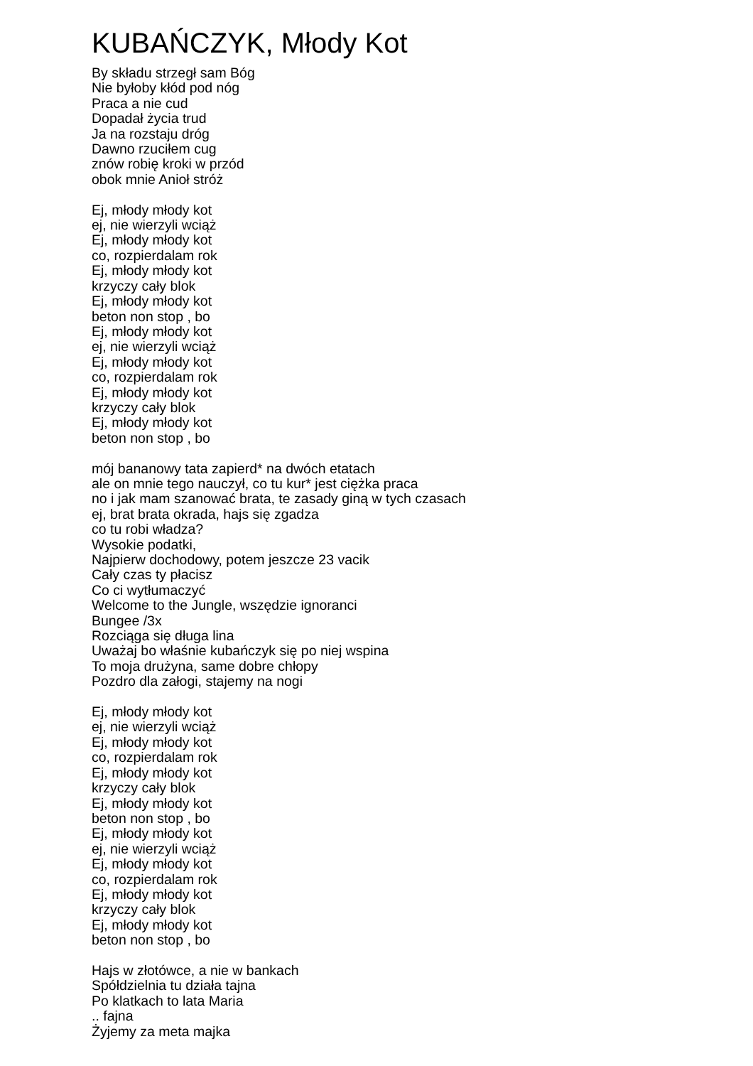KUBAŃCZYK, Młody Kot
By składu strzegł sam Bóg Nie byłoby kłód pod nóg Praca a nie cud Dopadał życia trud Ja na rozstaju dróg Dawno rzuciłem cug znów robię kroki w przód obok mnie Anioł stróż Ej, młody młody kot ej, nie wierzyli wciąż Ej, młody młody kot co, rozpierdalam rok Ej, młody młody kot krzyczy cały blok Ej, młody młody kot beton non stop , bo Ej, młody młody kot ej, nie wierzyli wciąż Ej, młody młody kot co, rozpierdalam rok Ej, młody młody kot krzyczy cały blok Ej, młody młody kot beton non stop , bo mój bananowy tata zapierd* na dwóch etatach ale on mnie tego nauczył, co tu kur* jest ciężka praca no i jak mam szanować brata, te zasady giną w tych czasach ej, brat brata okrada, hajs się zgadza co tu robi władza? Wysokie podatki, Najpierw dochodowy, potem jeszcze 23 vacik Cały czas ty płacisz Co ci wytłumaczyć Welcome to the Jungle, wszędzie ignoranci Bungee /3x Rozciąga się długa lina Uważaj bo właśnie kubańczyk się po niej wspina To moja drużyna, same dobre chłopy Pozdro dla załogi, stajemy na nogi Ej, młody młody kot ej, nie wierzyli wciąż Ej, młody młody kot co, rozpierdalam rok Ej, młody młody kot krzyczy cały blok Ej, młody młody kot beton non stop , bo Ej, młody młody kot ej, nie wierzyli wciąż Ej, młody młody kot co, rozpierdalam rok Ej, młody młody kot krzyczy cały blok Ej, młody młody kot beton non stop , bo Hajs w złotówce, a nie w bankach Spółdzielnia tu działa tajna Po klatkach to lata Maria .. fajna Żyjemy za meta majka